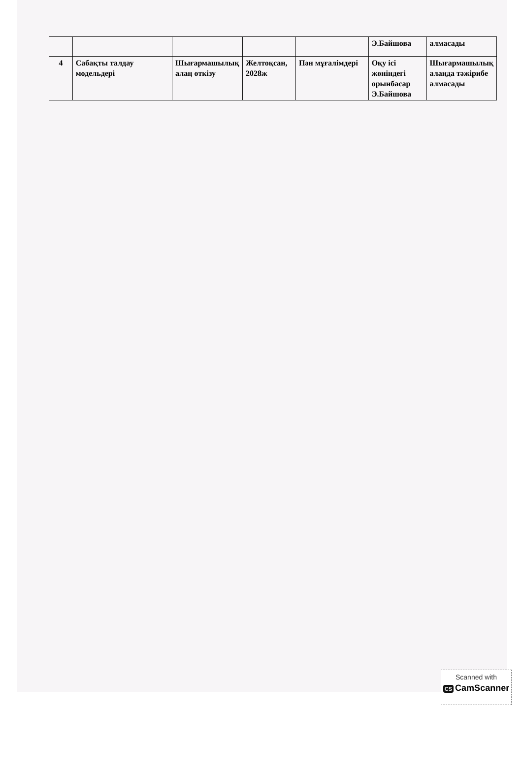| | | | | | Э.Байшова | алмасады |
| 4 | Сабақты талдау модельдері | Шығармашылық алаң өткізу | Желтоқсан, 2028ж | Пән мұғалімдері | Оқу ісі жөніндегі орынбасар Э.Байшова | Шығармашылық алаңда тәжірибе алмасады |
Scanned with
CS CamScanner